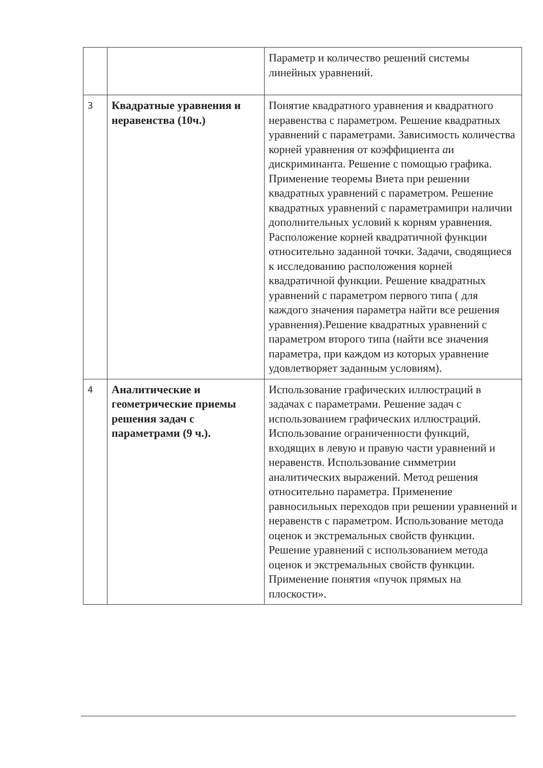| | | Параметр и количество решений системы линейных уравнений. |
| 3 | Квадратные уравнения и неравенства (10ч.) | Понятие квадратного уравнения и квадратного неравенства с параметром. Решение квадратных уравнений с параметрами. Зависимость количества корней уравнения от коэффициента a и дискриминанта. Решение с помощью графика. Применение теоремы Виета при решении квадратных уравнений с параметром. Решение квадратных уравнений с параметрамипри наличии дополнительных условий к корням уравнения. Расположение корней квадратичной функции относительно заданной точки. Задачи, сводящиеся к исследованию расположения корней квадратичной функции. Решение квадратных уравнений с параметром первого типа ( для каждого значения параметра найти все решения уравнения).Решение квадратных уравнений с параметром второго типа (найти все значения параметра, при каждом из которых уравнение удовлетворяет заданным условиям). |
| 4 | Аналитические и геометрические приемы решения задач с параметрами (9 ч.). | Использование графических иллюстраций в задачах с параметрами. Решение задач с использованием графических иллюстраций. Использование ограниченности функций, входящих в левую и правую части уравнений и неравенств. Использование симметрии аналитических выражений. Метод решения относительно параметра. Применение равносильных переходов при решении уравнений и неравенств с параметром. Использование метода оценок и экстремальных свойств функции. Решение уравнений с использованием метода оценок и экстремальных свойств функции. Применение понятия «пучок прямых на плоскости». |